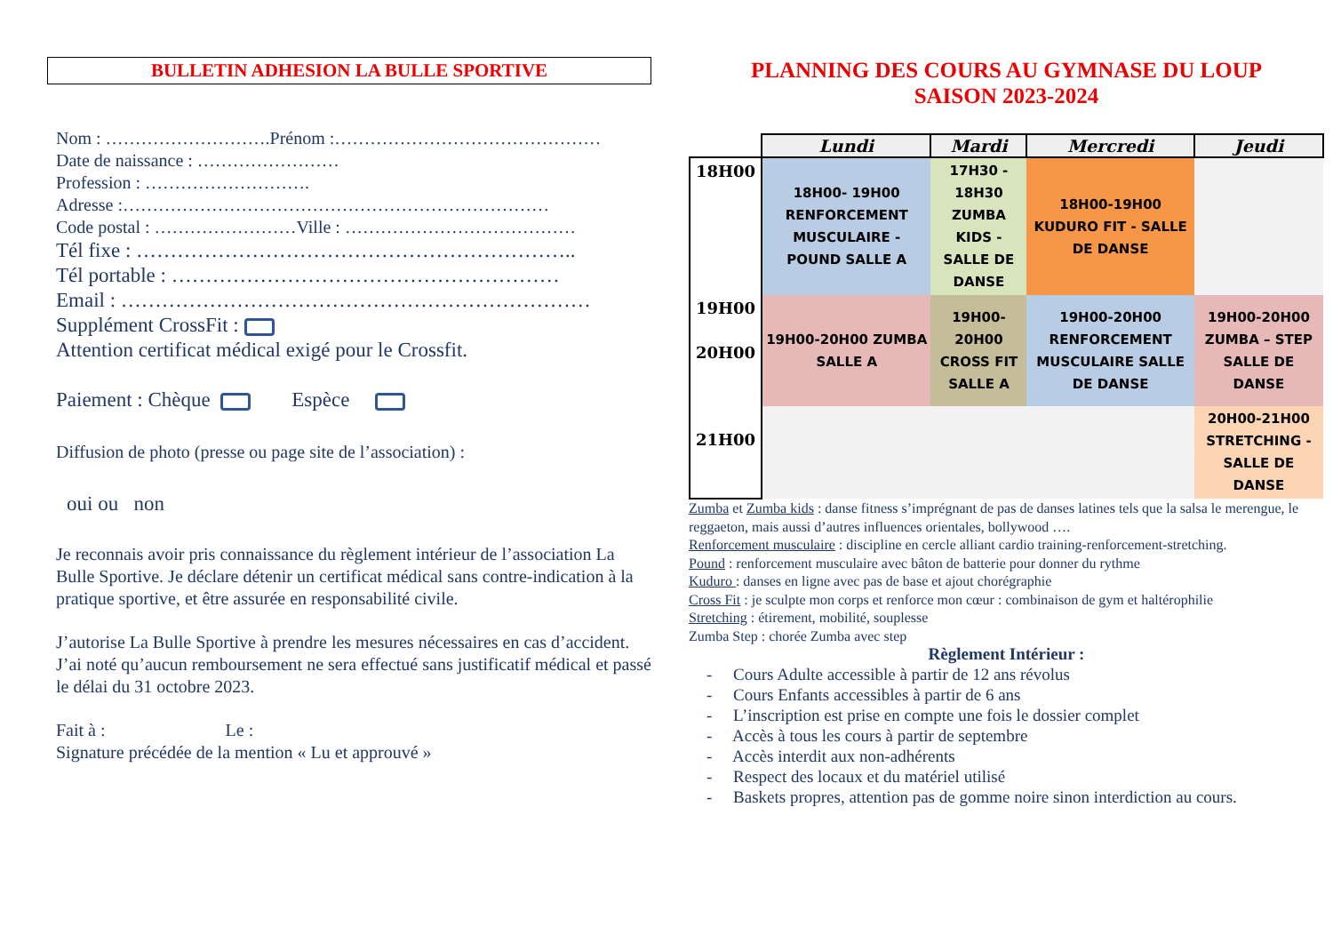BULLETIN ADHESION LA BULLE SPORTIVE
Nom : ……………………….Prénom :………………………………………
Date de naissance : ……………………
Profession : ……………………….
Adresse :………………………………………………………………
Code postal : ……………………Ville : …………………………………
Tél fixe : ………………………………………………………..
Tél portable : …………………………………………………
Email : ……………………………………………………………
Supplément CrossFit :
Attention certificat médical exigé pour le Crossfit.
Paiement : Chèque Espèce
Diffusion de photo (presse ou page site de l’association) :
oui ou non
Je reconnais avoir pris connaissance du règlement intérieur de l’association La Bulle Sportive. Je déclare détenir un certificat médical sans contre-indication à la pratique sportive, et être assurée en responsabilité civile.
J’autorise La Bulle Sportive à prendre les mesures nécessaires en cas d’accident. J’ai noté qu’aucun remboursement ne sera effectué sans justificatif médical et passé le délai du 31 octobre 2023.
Fait à : Le :
Signature précédée de la mention « Lu et approuvé »
PLANNING DES COURS AU GYMNASE DU LOUP
SAISON 2023-2024
| | Lundi | Mardi | Mercredi | Jeudi |
| --- | --- | --- | --- | --- |
| 18H00 | 18H00- 19H00 RENFORCEMENT MUSCULAIRE - POUND SALLE A | 17H30 - 18H30 ZUMBA KIDS - SALLE DE DANSE | 18H00-19H00 KUDURO FIT - SALLE DE DANSE | |
| 19H00 20H00 | 19H00-20H00 ZUMBA SALLE A | 19H00-20H00 CROSS FIT SALLE A | 19H00-20H00 RENFORCEMENT MUSCULAIRE SALLE DE DANSE | 19H00-20H00 ZUMBA – STEP SALLE DE DANSE |
| 21H00 | | | | 20H00-21H00 STRETCHING - SALLE DE DANSE |
Zumba et Zumba kids : danse fitness s’imprégnant de pas de danses latines tels que la salsa le merengue, le reggaeton, mais aussi d’autres influences orientales, bollywood ….
Renforcement musculaire : discipline en cercle alliant cardio training-renforcement-stretching.
Pound : renforcement musculaire avec bâton de batterie pour donner du rythme
Kuduro : danses en ligne avec pas de base et ajout chorégraphie
Cross Fit : je sculpte mon corps et renforce mon cœur : combinaison de gym et haltérophilie
Stretching : étirement, mobilité, souplesse
Zumba Step : chorée Zumba avec step
Règlement Intérieur :
- Cours Adulte accessible à partir de 12 ans révolus
- Cours Enfants accessibles à partir de 6 ans
- L’inscription est prise en compte une fois le dossier complet
- Accès à tous les cours à partir de septembre
- Accès interdit aux non-adhérents
- Respect des locaux et du matériel utilisé
- Baskets propres, attention pas de gomme noire sinon interdiction au cours.